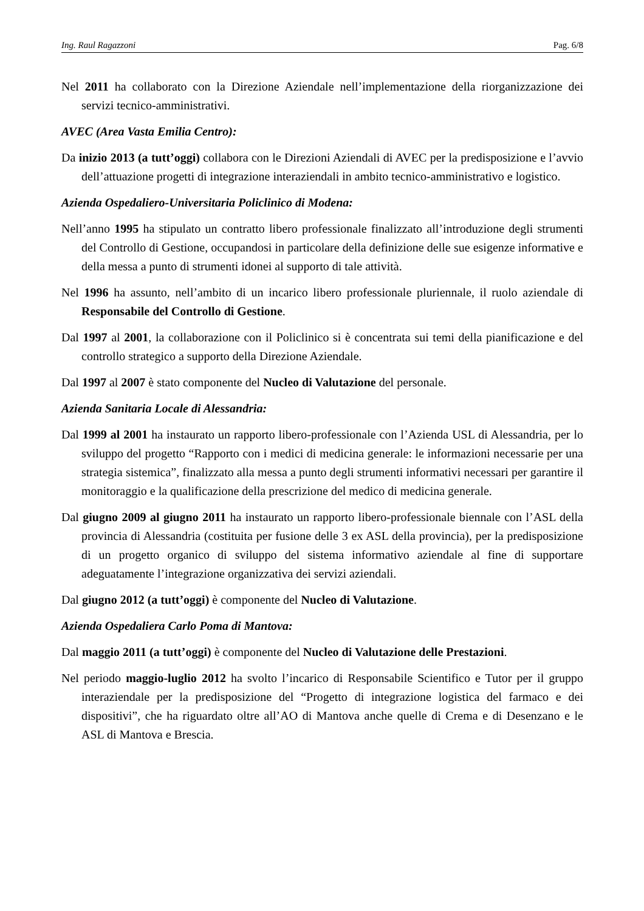Ing. Raul Ragazzoni Pag. 6/8
Nel 2011 ha collaborato con la Direzione Aziendale nell’implementazione della riorganizzazione dei servizi tecnico-amministrativi.
AVEC (Area Vasta Emilia Centro):
Da inizio 2013 (a tutt’oggi) collabora con le Direzioni Aziendali di AVEC per la predisposizione e l’avvio dell’attuazione progetti di integrazione interaziendali in ambito tecnico-amministrativo e logistico.
Azienda Ospedaliero-Universitaria Policlinico di Modena:
Nell’anno 1995 ha stipulato un contratto libero professionale finalizzato all’introduzione degli strumenti del Controllo di Gestione, occupandosi in particolare della definizione delle sue esigenze informative e della messa a punto di strumenti idonei al supporto di tale attività.
Nel 1996 ha assunto, nell’ambito di un incarico libero professionale pluriennale, il ruolo aziendale di Responsabile del Controllo di Gestione.
Dal 1997 al 2001, la collaborazione con il Policlinico si è concentrata sui temi della pianificazione e del controllo strategico a supporto della Direzione Aziendale.
Dal 1997 al 2007 è stato componente del Nucleo di Valutazione del personale.
Azienda Sanitaria Locale di Alessandria:
Dal 1999 al 2001 ha instaurato un rapporto libero-professionale con l’Azienda USL di Alessandria, per lo sviluppo del progetto “Rapporto con i medici di medicina generale: le informazioni necessarie per una strategia sistemica”, finalizzato alla messa a punto degli strumenti informativi necessari per garantire il monitoraggio e la qualificazione della prescrizione del medico di medicina generale.
Dal giugno 2009 al giugno 2011 ha instaurato un rapporto libero-professionale biennale con l’ASL della provincia di Alessandria (costituita per fusione delle 3 ex ASL della provincia), per la predisposizione di un progetto organico di sviluppo del sistema informativo aziendale al fine di supportare adeguatamente l’integrazione organizzativa dei servizi aziendali.
Dal giugno 2012 (a tutt’oggi) è componente del Nucleo di Valutazione.
Azienda Ospedaliera Carlo Poma di Mantova:
Dal maggio 2011 (a tutt’oggi) è componente del Nucleo di Valutazione delle Prestazioni.
Nel periodo maggio-luglio 2012 ha svolto l’incarico di Responsabile Scientifico e Tutor per il gruppo interaziendale per la predisposizione del “Progetto di integrazione logistica del farmaco e dei dispositivi”, che ha riguardato oltre all’AO di Mantova anche quelle di Crema e di Desenzano e le ASL di Mantova e Brescia.